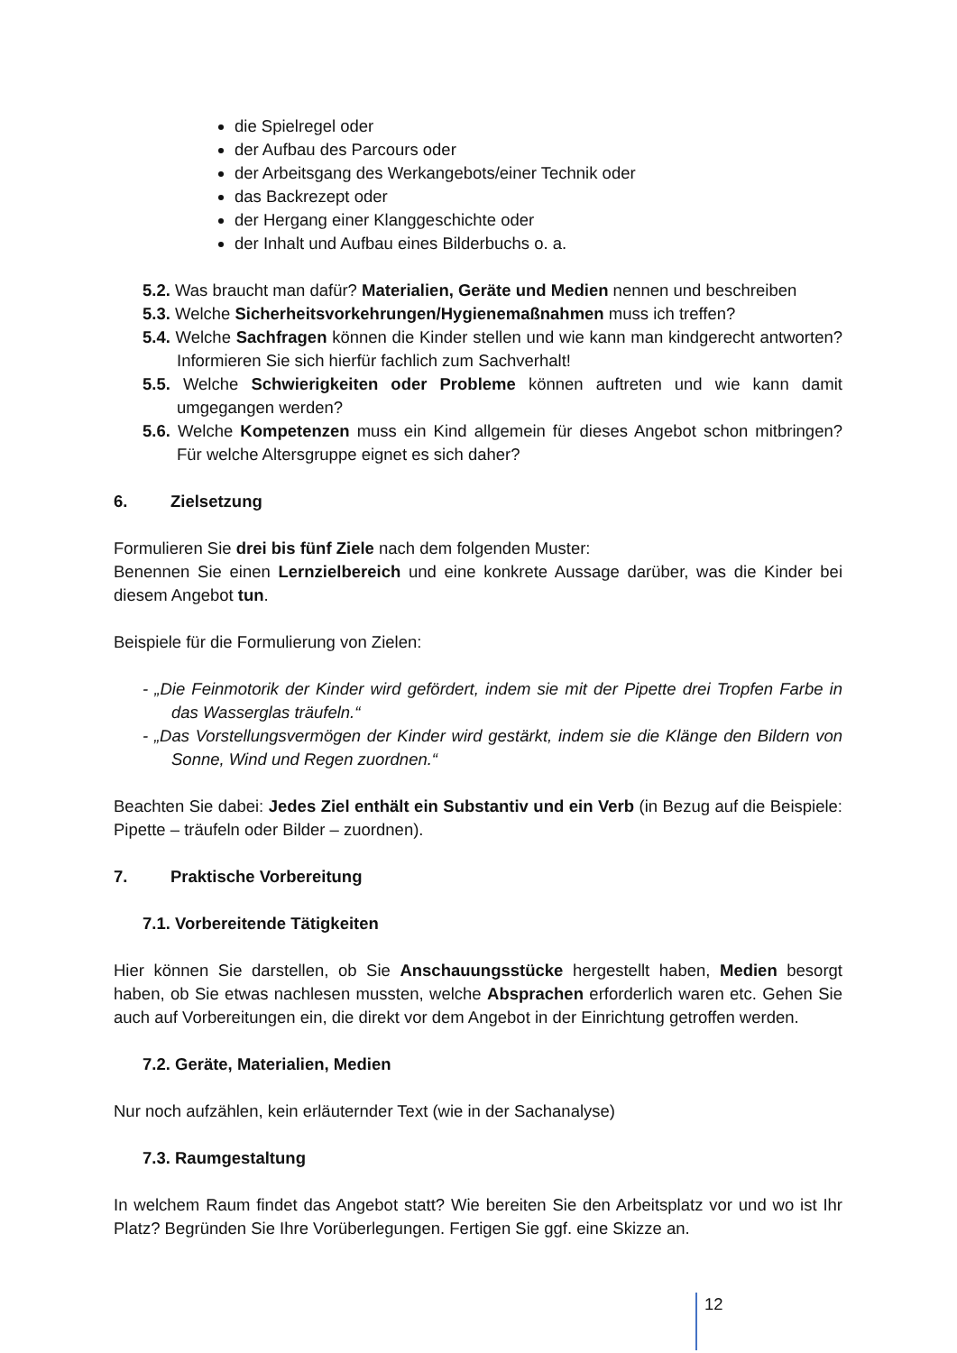die Spielregel oder
der Aufbau des Parcours oder
der Arbeitsgang des Werkangebots/einer Technik oder
das Backrezept oder
der Hergang einer Klanggeschichte oder
der Inhalt und Aufbau eines Bilderbuchs o. a.
5.2. Was braucht man dafür? Materialien, Geräte und Medien nennen und beschreiben
5.3. Welche Sicherheitsvorkehrungen/Hygienemaßnahmen muss ich treffen?
5.4. Welche Sachfragen können die Kinder stellen und wie kann man kindgerecht antworten? Informieren Sie sich hierfür fachlich zum Sachverhalt!
5.5. Welche Schwierigkeiten oder Probleme können auftreten und wie kann damit umgegangen werden?
5.6. Welche Kompetenzen muss ein Kind allgemein für dieses Angebot schon mitbringen? Für welche Altersgruppe eignet es sich daher?
6. Zielsetzung
Formulieren Sie drei bis fünf Ziele nach dem folgenden Muster:
Benennen Sie einen Lernzielbereich und eine konkrete Aussage darüber, was die Kinder bei diesem Angebot tun.
Beispiele für die Formulierung von Zielen:
- „Die Feinmotorik der Kinder wird gefördert, indem sie mit der Pipette drei Tropfen Farbe in das Wasserglas träufeln.“
- „Das Vorstellungsvermögen der Kinder wird gestärkt, indem sie die Klänge den Bildern von Sonne, Wind und Regen zuordnen.“
Beachten Sie dabei: Jedes Ziel enthält ein Substantiv und ein Verb (in Bezug auf die Beispiele: Pipette – träufeln oder Bilder – zuordnen).
7. Praktische Vorbereitung
7.1. Vorbereitende Tätigkeiten
Hier können Sie darstellen, ob Sie Anschauungsstücke hergestellt haben, Medien besorgt haben, ob Sie etwas nachlesen mussten, welche Absprachen erforderlich waren etc. Gehen Sie auch auf Vorbereitungen ein, die direkt vor dem Angebot in der Einrichtung getroffen werden.
7.2. Geräte, Materialien, Medien
Nur noch aufzählen, kein erläuternder Text (wie in der Sachanalyse)
7.3. Raumgestaltung
In welchem Raum findet das Angebot statt? Wie bereiten Sie den Arbeitsplatz vor und wo ist Ihr Platz? Begründen Sie Ihre Vorüberlegungen. Fertigen Sie ggf. eine Skizze an.
12